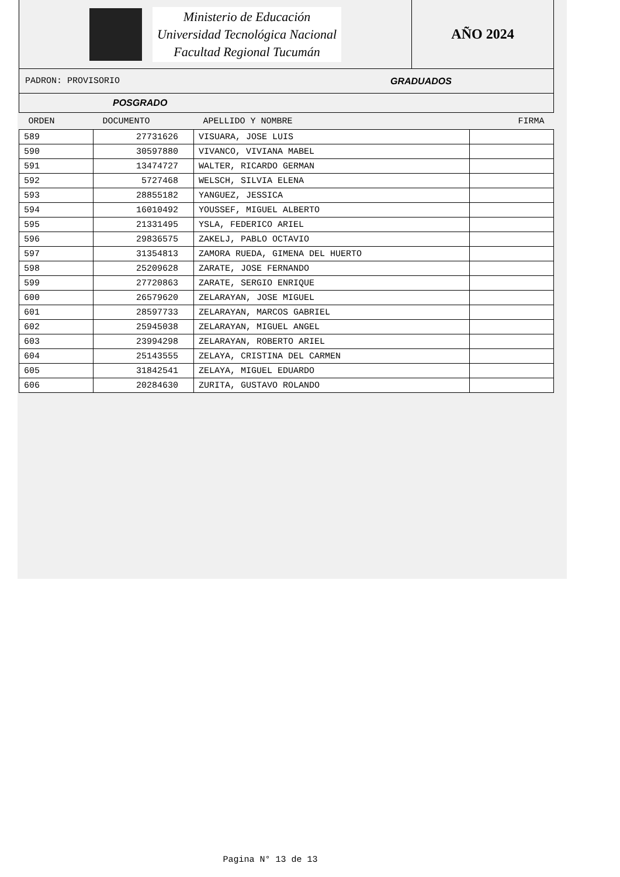Ministerio de Educación
Universidad Tecnológica Nacional
Facultad Regional Tucumán
AÑO 2024
PADRON: PROVISORIO GRADUADOS
POSGRADO
| ORDEN | DOCUMENTO | APELLIDO Y NOMBRE | FIRMA |
| --- | --- | --- | --- |
| 589 | 27731626 | VISUARA, JOSE LUIS | |
| 590 | 30597880 | VIVANCO, VIVIANA MABEL | |
| 591 | 13474727 | WALTER, RICARDO GERMAN | |
| 592 | 5727468 | WELSCH, SILVIA ELENA | |
| 593 | 28855182 | YANGUEZ, JESSICA | |
| 594 | 16010492 | YOUSSEF, MIGUEL ALBERTO | |
| 595 | 21331495 | YSLA, FEDERICO ARIEL | |
| 596 | 29836575 | ZAKELJ, PABLO OCTAVIO | |
| 597 | 31354813 | ZAMORA RUEDA, GIMENA DEL HUERTO | |
| 598 | 25209628 | ZARATE, JOSE FERNANDO | |
| 599 | 27720863 | ZARATE, SERGIO ENRIQUE | |
| 600 | 26579620 | ZELARAYAN, JOSE MIGUEL | |
| 601 | 28597733 | ZELARAYAN, MARCOS GABRIEL | |
| 602 | 25945038 | ZELARAYAN, MIGUEL ANGEL | |
| 603 | 23994298 | ZELARAYAN, ROBERTO ARIEL | |
| 604 | 25143555 | ZELAYA, CRISTINA DEL CARMEN | |
| 605 | 31842541 | ZELAYA, MIGUEL EDUARDO | |
| 606 | 20284630 | ZURITA, GUSTAVO ROLANDO | |
Pagina N° 13 de 13